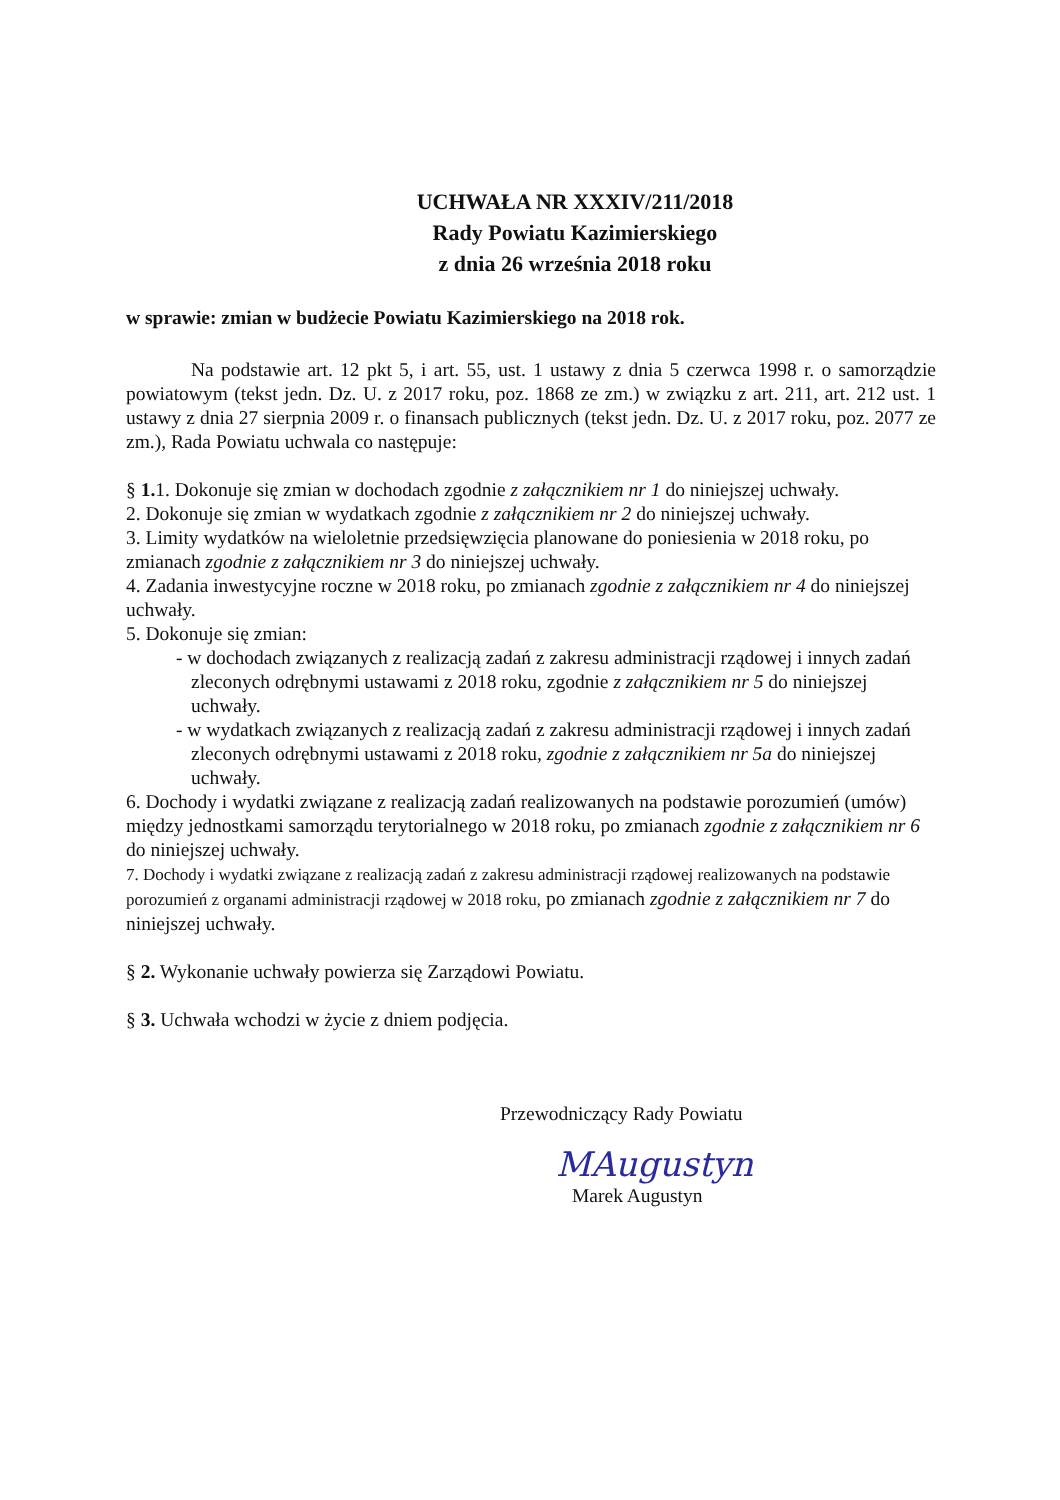UCHWAŁA NR XXXIV/211/2018
Rady Powiatu Kazimierskiego
z dnia 26 września 2018 roku
w sprawie: zmian w budżecie Powiatu Kazimierskiego na 2018 rok.
Na podstawie art. 12 pkt 5, i art. 55, ust. 1 ustawy z dnia 5 czerwca 1998 r. o samorządzie powiatowym (tekst jedn. Dz. U. z 2017 roku, poz. 1868 ze zm.) w związku z art. 211, art. 212 ust. 1 ustawy z dnia 27 sierpnia 2009 r. o finansach publicznych (tekst jedn. Dz. U. z 2017 roku, poz. 2077 ze zm.), Rada Powiatu uchwala co następuje:
§ 1. 1. Dokonuje się zmian w dochodach zgodnie z załącznikiem nr 1 do niniejszej uchwały.
2. Dokonuje się zmian w wydatkach zgodnie z załącznikiem nr 2 do niniejszej uchwały.
3. Limity wydatków na wieloletnie przedsięwzięcia planowane do poniesienia w 2018 roku, po zmianach zgodnie z załącznikiem nr 3 do niniejszej uchwały.
4. Zadania inwestycyjne roczne w 2018 roku, po zmianach zgodnie z załącznikiem nr 4 do niniejszej uchwały.
5. Dokonuje się zmian:
- w dochodach związanych z realizacją zadań z zakresu administracji rządowej i innych zadań zleconych odrębnymi ustawami z 2018 roku, zgodnie z załącznikiem nr 5 do niniejszej uchwały.
- w wydatkach związanych z realizacją zadań z zakresu administracji rządowej i innych zadań zleconych odrębnymi ustawami z 2018 roku, zgodnie z załącznikiem nr 5a do niniejszej uchwały.
6. Dochody i wydatki związane z realizacją zadań realizowanych na podstawie porozumień (umów) między jednostkami samorządu terytorialnego w 2018 roku, po zmianach zgodnie z załącznikiem nr 6 do niniejszej uchwały.
7. Dochody i wydatki związane z realizacją zadań z zakresu administracji rządowej realizowanych na podstawie porozumień z organami administracji rządowej w 2018 roku, po zmianach zgodnie z załącznikiem nr 7 do niniejszej uchwały.
§ 2. Wykonanie uchwały powierza się Zarządowi Powiatu.
§ 3. Uchwała wchodzi w życie z dniem podjęcia.
Przewodniczący Rady Powiatu
MAugustyn
Marek Augustyn